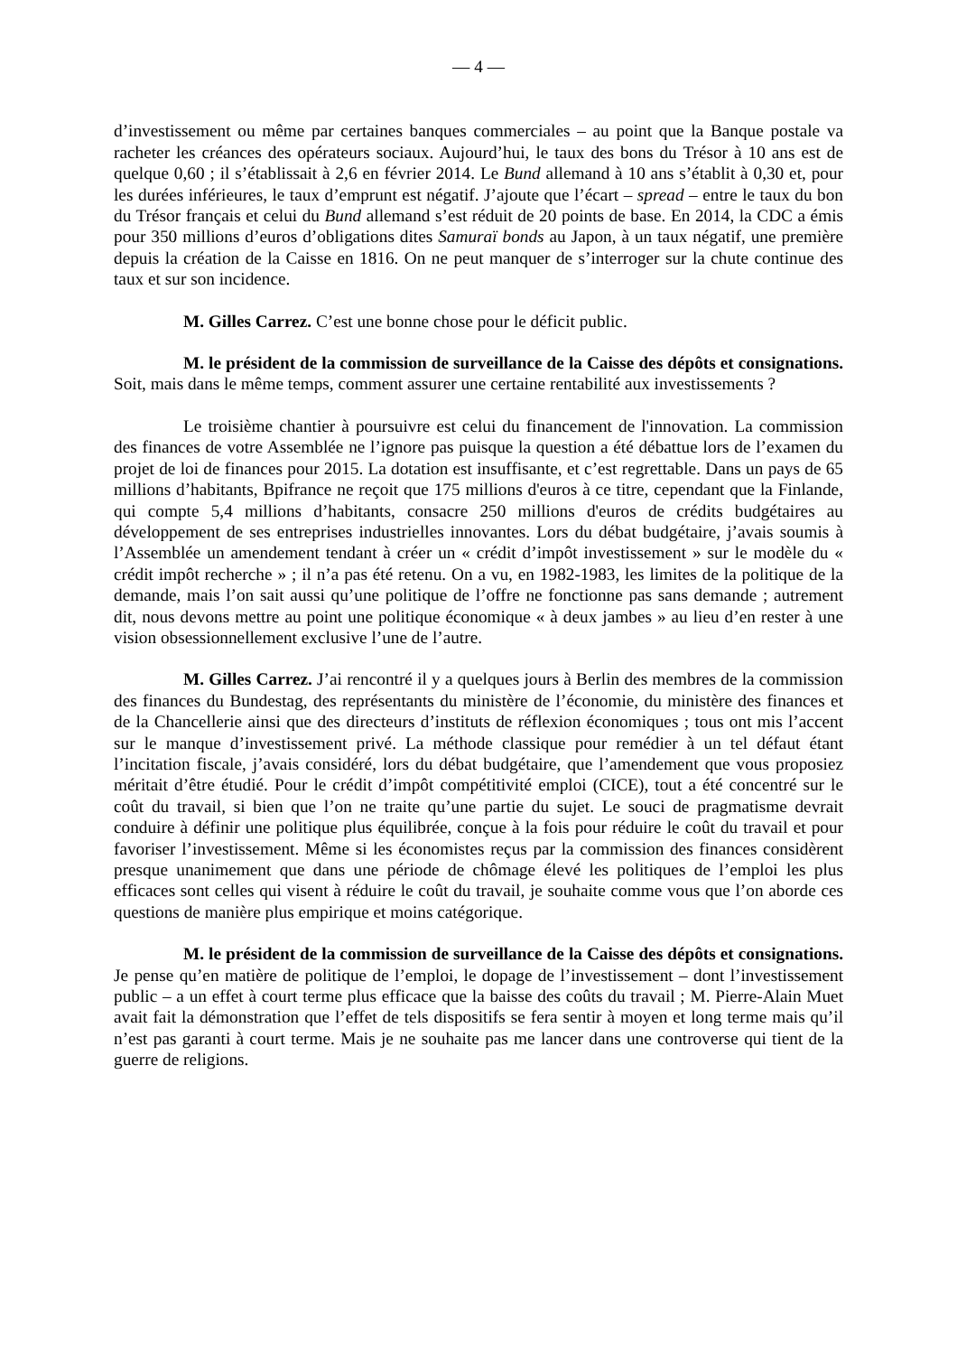— 4 —
d’investissement ou même par certaines banques commerciales – au point que la Banque postale va racheter les créances des opérateurs sociaux. Aujourd’hui, le taux des bons du Trésor à 10 ans est de quelque 0,60 ; il s’établissait à 2,6 en février 2014. Le Bund allemand à 10 ans s’établit à 0,30 et, pour les durées inférieures, le taux d’emprunt est négatif. J’ajoute que l’écart – spread – entre le taux du bon du Trésor français et celui du Bund allemand s’est réduit de 20 points de base. En 2014, la CDC a émis pour 350 millions d’euros d’obligations dites Samuraï bonds au Japon, à un taux négatif, une première depuis la création de la Caisse en 1816. On ne peut manquer de s’interroger sur la chute continue des taux et sur son incidence.
M. Gilles Carrez. C’est une bonne chose pour le déficit public.
M. le président de la commission de surveillance de la Caisse des dépôts et consignations. Soit, mais dans le même temps, comment assurer une certaine rentabilité aux investissements ?
Le troisième chantier à poursuivre est celui du financement de l'innovation. La commission des finances de votre Assemblée ne l’ignore pas puisque la question a été débattue lors de l’examen du projet de loi de finances pour 2015. La dotation est insuffisante, et c’est regrettable. Dans un pays de 65 millions d’habitants, Bpifrance ne reçoit que 175 millions d'euros à ce titre, cependant que la Finlande, qui compte 5,4 millions d’habitants, consacre 250 millions d'euros de crédits budgétaires au développement de ses entreprises industrielles innovantes. Lors du débat budgétaire, j’avais soumis à l’Assemblée un amendement tendant à créer un « crédit d’impôt investissement » sur le modèle du « crédit impôt recherche » ; il n’a pas été retenu. On a vu, en 1982-1983, les limites de la politique de la demande, mais l’on sait aussi qu’une politique de l’offre ne fonctionne pas sans demande ; autrement dit, nous devons mettre au point une politique économique « à deux jambes » au lieu d’en rester à une vision obsessionnellement exclusive l’une de l’autre.
M. Gilles Carrez. J’ai rencontré il y a quelques jours à Berlin des membres de la commission des finances du Bundestag, des représentants du ministère de l’économie, du ministère des finances et de la Chancellerie ainsi que des directeurs d’instituts de réflexion économiques ; tous ont mis l’accent sur le manque d’investissement privé. La méthode classique pour remédier à un tel défaut étant l’incitation fiscale, j’avais considéré, lors du débat budgétaire, que l’amendement que vous proposiez méritait d’être étudié. Pour le crédit d’impôt compétitivité emploi (CICE), tout a été concentré sur le coût du travail, si bien que l’on ne traite qu’une partie du sujet. Le souci de pragmatisme devrait conduire à définir une politique plus équilibrée, conçue à la fois pour réduire le coût du travail et pour favoriser l’investissement. Même si les économistes reçus par la commission des finances considèrent presque unanimement que dans une période de chômage élevé les politiques de l’emploi les plus efficaces sont celles qui visent à réduire le coût du travail, je souhaite comme vous que l’on aborde ces questions de manière plus empirique et moins catégorique.
M. le président de la commission de surveillance de la Caisse des dépôts et consignations. Je pense qu’en matière de politique de l’emploi, le dopage de l’investissement – dont l’investissement public – a un effet à court terme plus efficace que la baisse des coûts du travail ; M. Pierre-Alain Muet avait fait la démonstration que l’effet de tels dispositifs se fera sentir à moyen et long terme mais qu’il n’est pas garanti à court terme. Mais je ne souhaite pas me lancer dans une controverse qui tient de la guerre de religions.